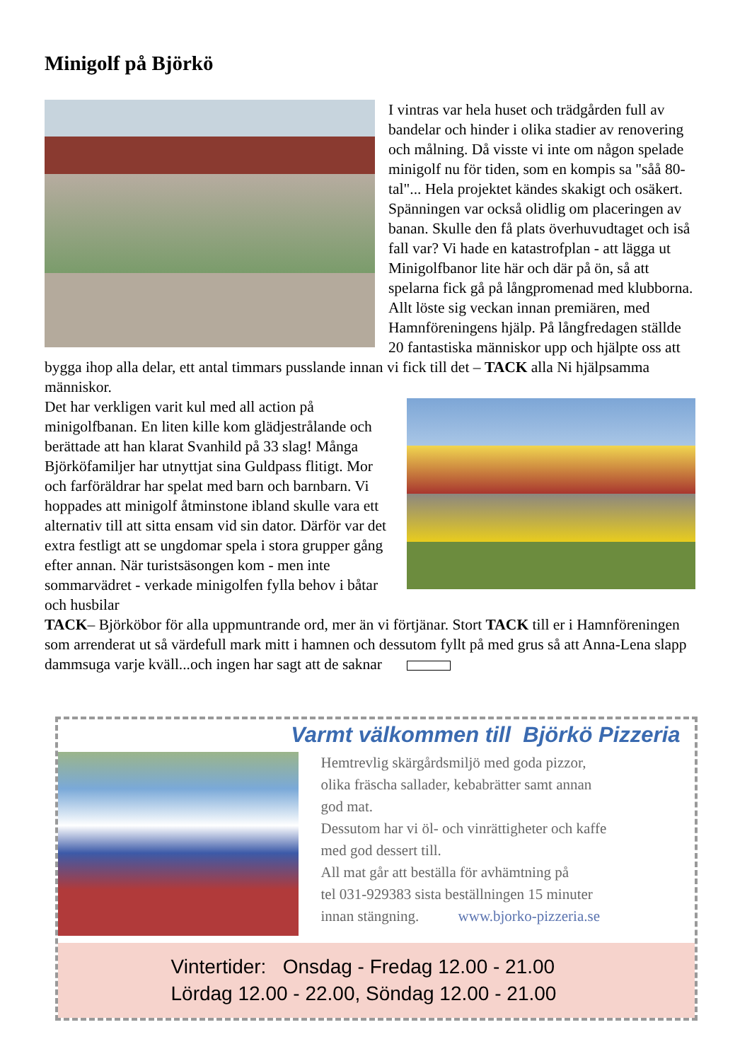Minigolf på Björkö
I vintras var hela huset och trädgården full av bandelar och hinder i olika stadier av renovering och målning. Då visste vi inte om någon spelade minigolf nu för tiden, som en kompis sa "såå 80-tal"... Hela projektet kändes skakigt och osäkert. Spänningen var också olidlig om placeringen av banan. Skulle den få plats överhuvudtaget och iså fall var? Vi hade en katastrofplan - att lägga ut Minigolfbanor lite här och där på ön, så att spelarna fick gå på långpromenad med klubborna. Allt löste sig veckan innan premiären, med Hamnföreningens hjälp. På långfredagen ställde 20 fantastiska människor upp och hjälpte oss att bygga ihop alla delar, ett antal timmars pusslande innan vi fick till det – TACK alla Ni hjälpsamma människor.
Det har verkligen varit kul med all action på minigolfbanan. En liten kille kom glädjestrålande och berättade att han klarat Svanhild på 33 slag! Många Björköfamiljer har utnyttjat sina Guldpass flitigt. Mor och farföräldrar har spelat med barn och barnbarn. Vi hoppades att minigolf åtminstone ibland skulle vara ett alternativ till att sitta ensam vid sin dator. Därför var det extra festligt att se ungdomar spela i stora grupper gång efter annan. När turistsäsongen kom - men inte sommarvädret - verkade minigolfen fylla behov i båtar och husbilar
TACK– Björköbor för alla uppmuntrande ord, mer än vi förtjänar. Stort TACK till er i Hamnföreningen som arrenderat ut så värdefull mark mitt i hamnen och dessutom fyllt på med grus så att Anna-Lena slapp dammsuga varje kväll...och ingen har sagt att de saknar
Varmt välkommen till Björkö Pizzeria
Hemtrevlig skärgårdsmiljö med goda pizzor,
olika fräscha sallader, kebabrätter samt annan
god mat.
Dessutom har vi öl- och vinrättigheter och kaffe
med god dessert till.
All mat går att beställa för avhämtning på
tel 031-929383 sista beställningen 15 minuter
innan stängning. www.bjorko-pizzeria.se
Vintertider: Onsdag - Fredag 12.00 - 21.00
Lördag 12.00 - 22.00, Söndag 12.00 - 21.00